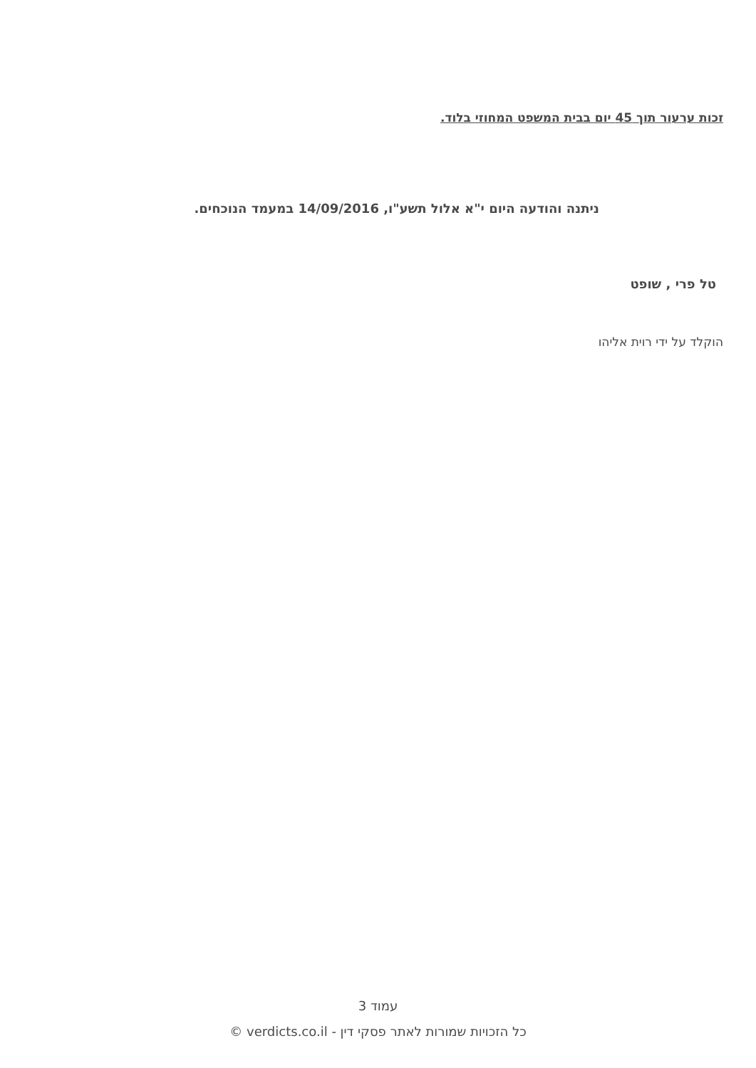זכות ערעור תוך 45 יום בבית המשפט המחוזי בלוד.
ניתנה והודעה היום י"א אלול תשע"ו, 14/09/2016 במעמד הנוכחים.
טל פרי , שופט
הוקלד על ידי רוית אליהו
עמוד 3
כל הזכויות שמורות לאתר פסקי דין - verdicts.co.il ©